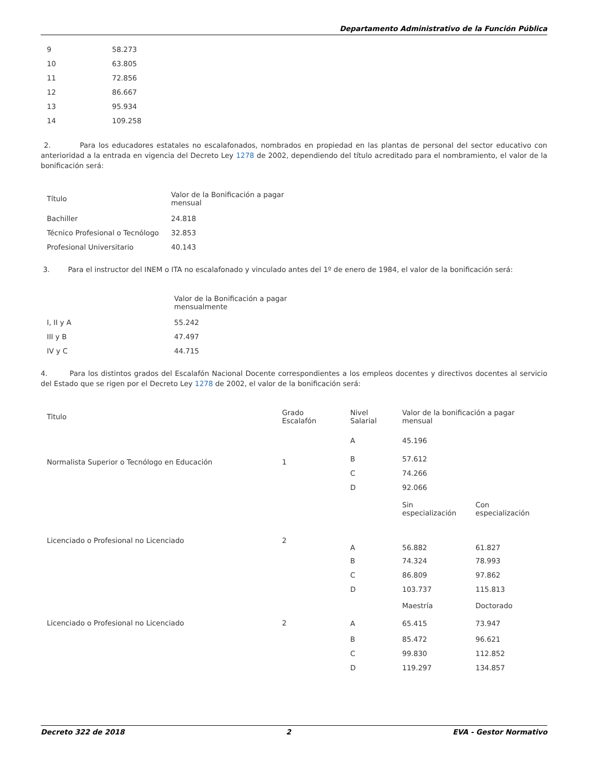Departamento Administrativo de la Función Pública
| 9 | 58.273 |
| 10 | 63.805 |
| 11 | 72.856 |
| 12 | 86.667 |
| 13 | 95.934 |
| 14 | 109.258 |
2. Para los educadores estatales no escalafonados, nombrados en propiedad en las plantas de personal del sector educativo con anterioridad a la entrada en vigencia del Decreto Ley 1278 de 2002, dependiendo del título acreditado para el nombramiento, el valor de la bonificación será:
| Título | Valor de la Bonificación a pagar mensual |
| Bachiller | 24.818 |
| Técnico Profesional o Tecnólogo | 32.853 |
| Profesional Universitario | 40.143 |
3. Para el instructor del INEM o ITA no escalafonado y vinculado antes del 1º de enero de 1984, el valor de la bonificación será:
| | Valor de la Bonificación a pagar mensualmente |
| I, II y A | 55.242 |
| III y B | 47.497 |
| IV y C | 44.715 |
4. Para los distintos grados del Escalafón Nacional Docente correspondientes a los empleos docentes y directivos docentes al servicio del Estado que se rigen por el Decreto Ley 1278 de 2002, el valor de la bonificación será:
| Titulo | Grado Escalafón | Nivel Salarial | Valor de la bonificación a pagar mensual | |
| Normalista Superior o Tecnólogo en Educación | 1 | A | 45.196 | |
| | | B | 57.612 | |
| | | C | 74.266 | |
| | | D | 92.066 | |
| | | | Sin especialización | Con especialización |
| Licenciado o Profesional no Licenciado | 2 | A | 56.882 | 61.827 |
| | | B | 74.324 | 78.993 |
| | | C | 86.809 | 97.862 |
| | | D | 103.737 | 115.813 |
| | | | Maestría | Doctorado |
| Licenciado o Profesional no Licenciado | 2 | A | 65.415 | 73.947 |
| | | B | 85.472 | 96.621 |
| | | C | 99.830 | 112.852 |
| | | D | 119.297 | 134.857 |
Decreto 322 de 2018 2 EVA - Gestor Normativo